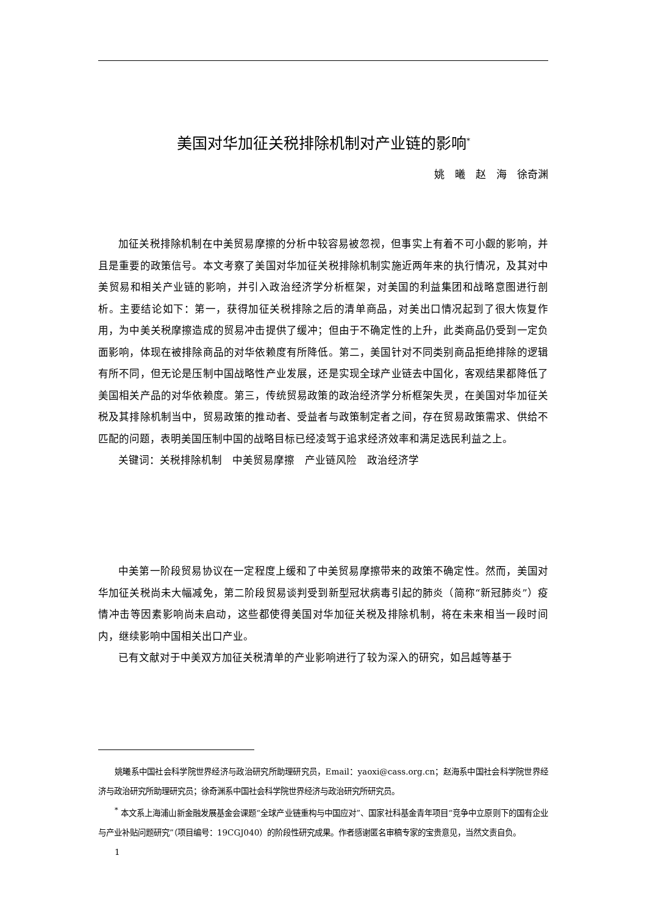美国对华加征关税排除机制对产业链的影响<sup>*</sup>
姚　曦　赵　海　徐奇渊
加征关税排除机制在中美贸易摩擦的分析中较容易被忽视，但事实上有着不可小觑的影响，并且是重要的政策信号。本文考察了美国对华加征关税排除机制实施近两年来的执行情况，及其对中美贸易和相关产业链的影响，并引入政治经济学分析框架，对美国的利益集团和战略意图进行剖析。主要结论如下：第一，获得加征关税排除之后的清单商品，对美出口情况起到了很大恢复作用，为中美关税摩擦造成的贸易冲击提供了缓冲；但由于不确定性的上升，此类商品仍受到一定负面影响，体现在被排除商品的对华依赖度有所降低。第二，美国针对不同类别商品拒绝排除的逻辑有所不同，但无论是压制中国战略性产业发展，还是实现全球产业链去中国化，客观结果都降低了美国相关产品的对华依赖度。第三，传统贸易政策的政治经济学分析框架失灵，在美国对华加征关税及其排除机制当中，贸易政策的推动者、受益者与政策制定者之间，存在贸易政策需求、供给不匹配的问题，表明美国压制中国的战略目标已经凌驾于追求经济效率和满足选民利益之上。
关键词：关税排除机制　中美贸易摩擦　产业链风险　政治经济学
中美第一阶段贸易协议在一定程度上缓和了中美贸易摩擦带来的政策不确定性。然而，美国对华加征关税尚未大幅减免，第二阶段贸易谈判受到新型冠状病毒引起的肺炎（简称“新冠肺炎”）疫情冲击等因素影响尚未启动，这些都使得美国对华加征关税及排除机制，将在未来相当一段时间内，继续影响中国相关出口产业。
已有文献对于中美双方加征关税清单的产业影响进行了较为深入的研究，如吕越等基于
姚曦系中国社会科学院世界经济与政治研究所助理研究员，Email：yaoxi@cass.org.cn；赵海系中国社会科学院世界经济与政治研究所助理研究员；徐奇渊系中国社会科学院世界经济与政治研究所研究员。
<sup>*</sup> 本文系上海浦山新金融发展基金会课题“全球产业链重构与中国应对”、国家社科基金青年项目“竞争中立原则下的国有企业与产业补贴问题研究”（项目编号：19CGJ040）的阶段性研究成果。作者感谢匿名审稿专家的宝贵意见，当然文责自负。
1